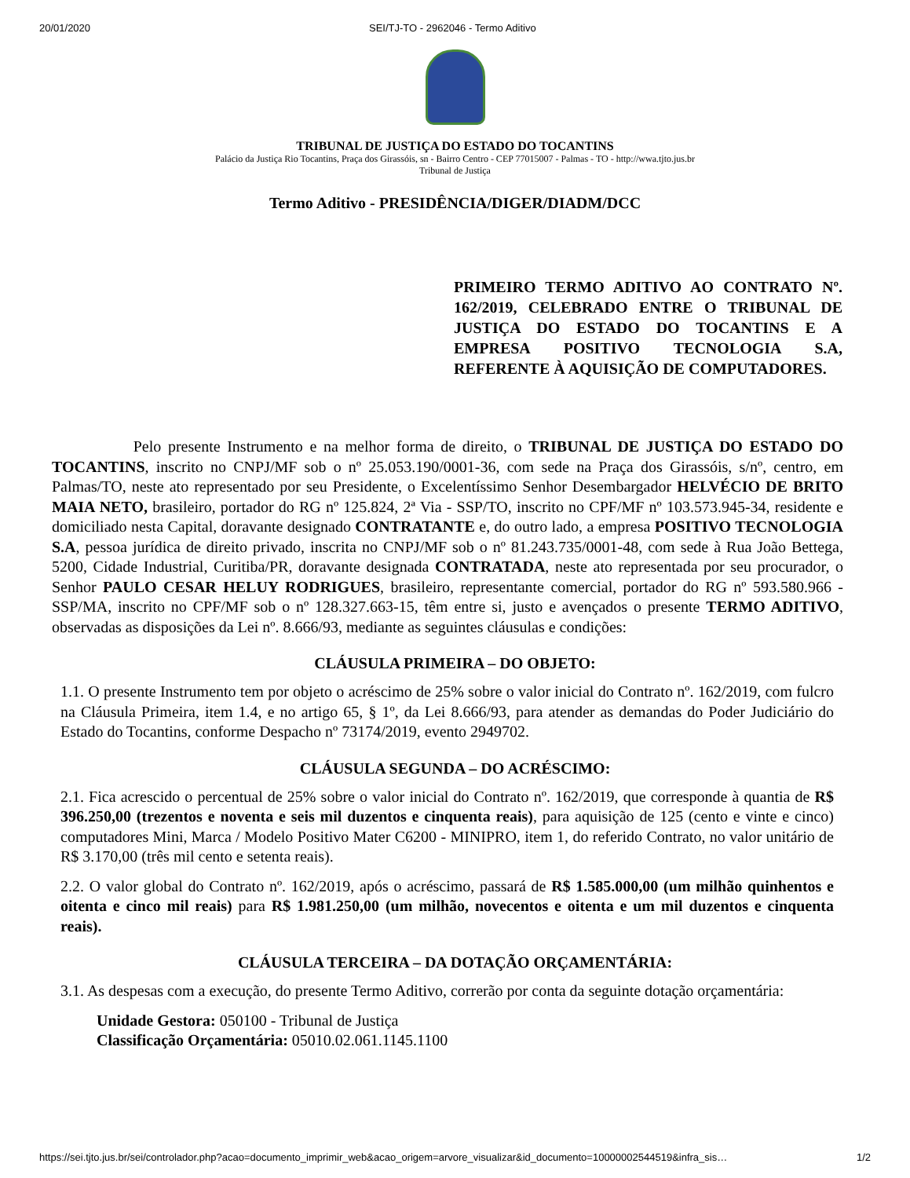20/01/2020 SEI/TJ-TO - 2962046 - Termo Aditivo
TRIBUNAL DE JUSTIÇA DO ESTADO DO TOCANTINS
Palácio da Justiça Rio Tocantins, Praça dos Girassóis, sn - Bairro Centro - CEP 77015007 - Palmas - TO - http://wwa.tjto.jus.br
Tribunal de Justiça
Termo Aditivo - PRESIDÊNCIA/DIGER/DIADM/DCC
PRIMEIRO TERMO ADITIVO AO CONTRATO Nº. 162/2019, CELEBRADO ENTRE O TRIBUNAL DE JUSTIÇA DO ESTADO DO TOCANTINS E A EMPRESA POSITIVO TECNOLOGIA S.A, REFERENTE À AQUISIÇÃO DE COMPUTADORES.
Pelo presente Instrumento e na melhor forma de direito, o TRIBUNAL DE JUSTIÇA DO ESTADO DO TOCANTINS, inscrito no CNPJ/MF sob o nº 25.053.190/0001-36, com sede na Praça dos Girassóis, s/nº, centro, em Palmas/TO, neste ato representado por seu Presidente, o Excelentíssimo Senhor Desembargador HELVÉCIO DE BRITO MAIA NETO, brasileiro, portador do RG nº 125.824, 2ª Via - SSP/TO, inscrito no CPF/MF nº 103.573.945-34, residente e domiciliado nesta Capital, doravante designado CONTRATANTE e, do outro lado, a empresa POSITIVO TECNOLOGIA S.A, pessoa jurídica de direito privado, inscrita no CNPJ/MF sob o nº 81.243.735/0001-48, com sede à Rua João Bettega, 5200, Cidade Industrial, Curitiba/PR, doravante designada CONTRATADA, neste ato representada por seu procurador, o Senhor PAULO CESAR HELUY RODRIGUES, brasileiro, representante comercial, portador do RG nº 593.580.966 - SSP/MA, inscrito no CPF/MF sob o nº 128.327.663-15, têm entre si, justo e avençados o presente TERMO ADITIVO, observadas as disposições da Lei nº. 8.666/93, mediante as seguintes cláusulas e condições:
CLÁUSULA PRIMEIRA – DO OBJETO:
1.1. O presente Instrumento tem por objeto o acréscimo de 25% sobre o valor inicial do Contrato nº. 162/2019, com fulcro na Cláusula Primeira, item 1.4, e no artigo 65, § 1º, da Lei 8.666/93, para atender as demandas do Poder Judiciário do Estado do Tocantins, conforme Despacho nº 73174/2019, evento 2949702.
CLÁUSULA SEGUNDA – DO ACRÉSCIMO:
2.1. Fica acrescido o percentual de 25% sobre o valor inicial do Contrato nº. 162/2019, que corresponde à quantia de R$ 396.250,00 (trezentos e noventa e seis mil duzentos e cinquenta reais), para aquisição de 125 (cento e vinte e cinco) computadores Mini, Marca / Modelo Positivo Mater C6200 - MINIPRO, item 1, do referido Contrato, no valor unitário de R$ 3.170,00 (três mil cento e setenta reais).
2.2. O valor global do Contrato nº. 162/2019, após o acréscimo, passará de R$ 1.585.000,00 (um milhão quinhentos e oitenta e cinco mil reais) para R$ 1.981.250,00 (um milhão, novecentos e oitenta e um mil duzentos e cinquenta reais).
CLÁUSULA TERCEIRA – DA DOTAÇÃO ORÇAMENTÁRIA:
3.1. As despesas com a execução, do presente Termo Aditivo, correrão por conta da seguinte dotação orçamentária:
Unidade Gestora: 050100 - Tribunal de Justiça
Classificação Orçamentária: 05010.02.061.1145.1100
https://sei.tjto.jus.br/sei/controlador.php?acao=documento_imprimir_web&acao_origem=arvore_visualizar&id_documento=10000002544519&infra_sis… 1/2